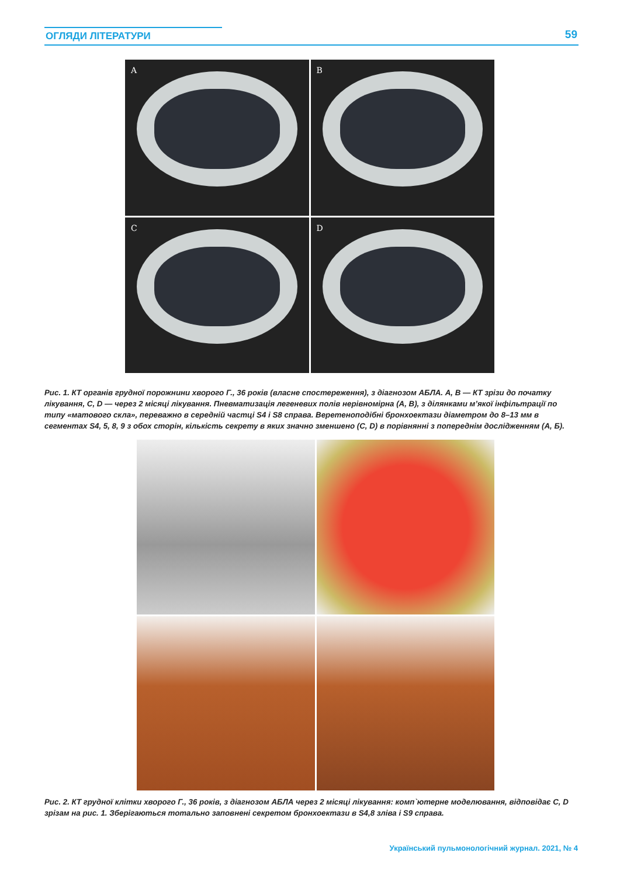ОГЛЯДИ ЛІТЕРАТУРИ 59
A
B
C
D
Рис. 1. КТ органів грудної порожнини хворого Г., 36 років (власне спостереження), з діагнозом АБЛА. A, B — КТ зрізи до початку лікування, C, D — через 2 місяці лікування. Пневматизація легеневих полів нерівномірна (A, B), з ділянками м’якої інфільтрації по типу «матового скла», переважно в середній частці S4 і S8 справа. Веретеноподібні бронхоектази діаметром до 8–13 мм в сегментах S4, 5, 8, 9 з обох сторін, кількість секрету в яких значно зменшено (C, D) в порівнянні з попереднім дослідженням (A, Б).
Рис. 2. КТ грудної клітки хворого Г., 36 років, з діагнозом АБЛА через 2 місяці лікування: комп`ютерне моделювання, відповідає С, D зрізам на рис. 1. Зберігаються тотально заповнені секретом бронхоектази в S4,8 зліва і S9 справа.
Український пульмонологічний журнал. 2021, № 4